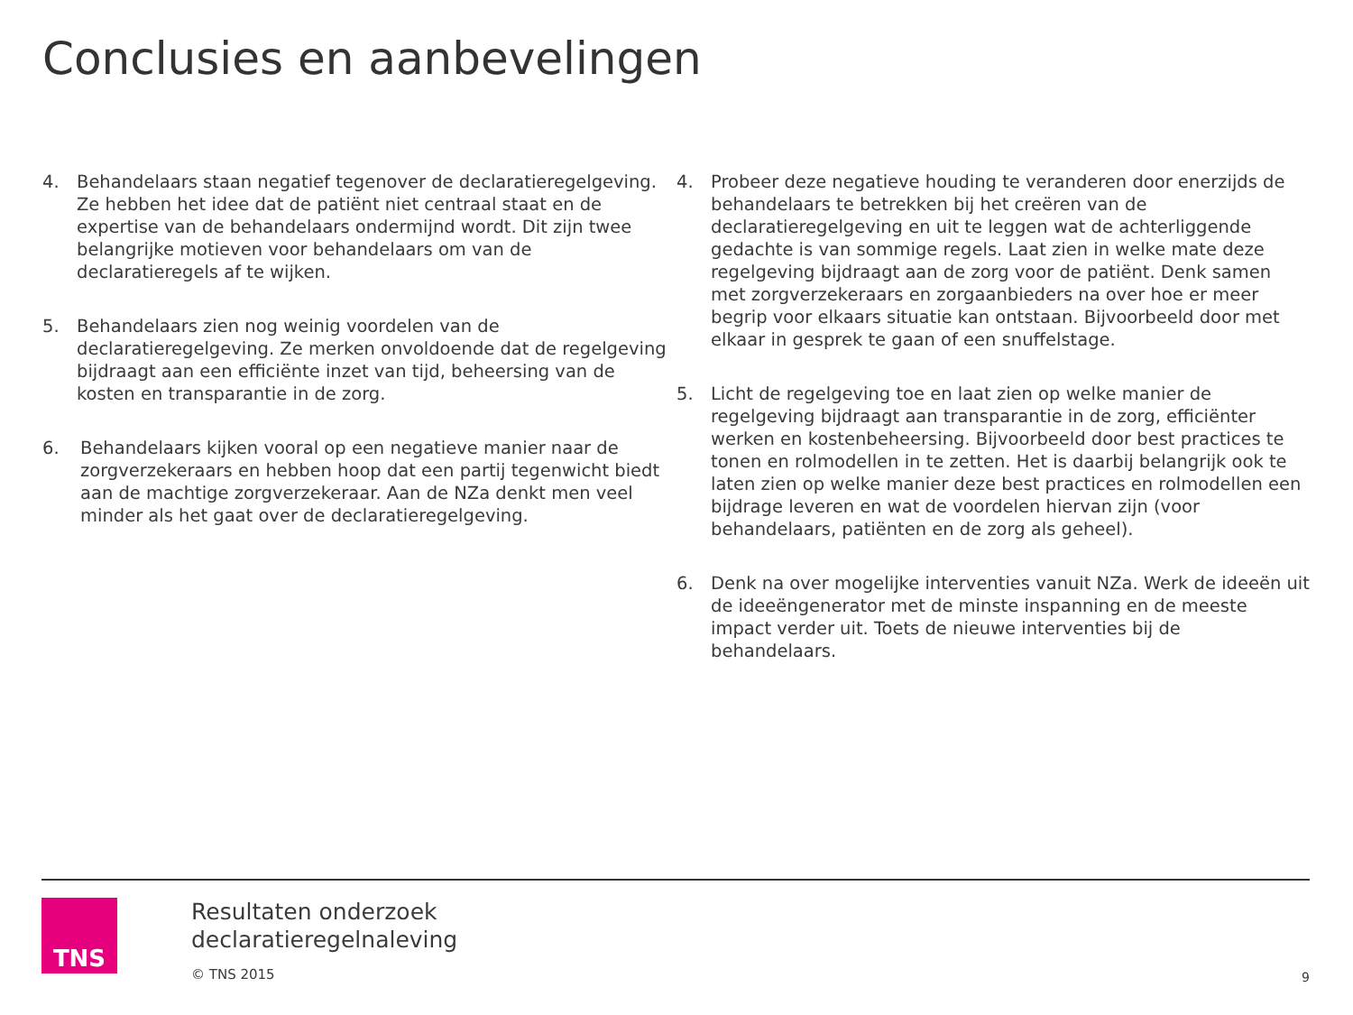Conclusies en aanbevelingen
4. Behandelaars staan negatief tegenover de declaratieregelgeving. Ze hebben het idee dat de patiënt niet centraal staat en de expertise van de behandelaars ondermijnd wordt. Dit zijn twee belangrijke motieven voor behandelaars om van de declaratieregels af te wijken.
5. Behandelaars zien nog weinig voordelen van de declaratieregelgeving. Ze merken onvoldoende dat de regelgeving bijdraagt aan een efficiënte inzet van tijd, beheersing van de kosten en transparantie in de zorg.
6. Behandelaars kijken vooral op een negatieve manier naar de zorgverzekeraars en hebben hoop dat een partij tegenwicht biedt aan de machtige zorgverzekeraar. Aan de NZa denkt men veel minder als het gaat over de declaratieregelgeving.
4. Probeer deze negatieve houding te veranderen door enerzijds de behandelaars te betrekken bij het creëren van de declaratieregelgeving en uit te leggen wat de achterliggende gedachte is van sommige regels. Laat zien in welke mate deze regelgeving bijdraagt aan de zorg voor de patiënt. Denk samen met zorgverzekeraars en zorgaanbieders na over hoe er meer begrip voor elkaars situatie kan ontstaan. Bijvoorbeeld door met elkaar in gesprek te gaan of een snuffelstage.
5. Licht de regelgeving toe en laat zien op welke manier de regelgeving bijdraagt aan transparantie in de zorg, efficiënter werken en kostenbeheersing. Bijvoorbeeld door best practices te tonen en rolmodellen in te zetten. Het is daarbij belangrijk ook te laten zien op welke manier deze best practices en rolmodellen een bijdrage leveren en wat de voordelen hiervan zijn (voor behandelaars, patiënten en de zorg als geheel).
6. Denk na over mogelijke interventies vanuit NZa. Werk de ideeën uit de ideeëngenerator met de minste inspanning en de meeste impact verder uit. Toets de nieuwe interventies bij de behandelaars.
TNS
Resultaten onderzoek
declaratieregelnaleving
© TNS 2015
9